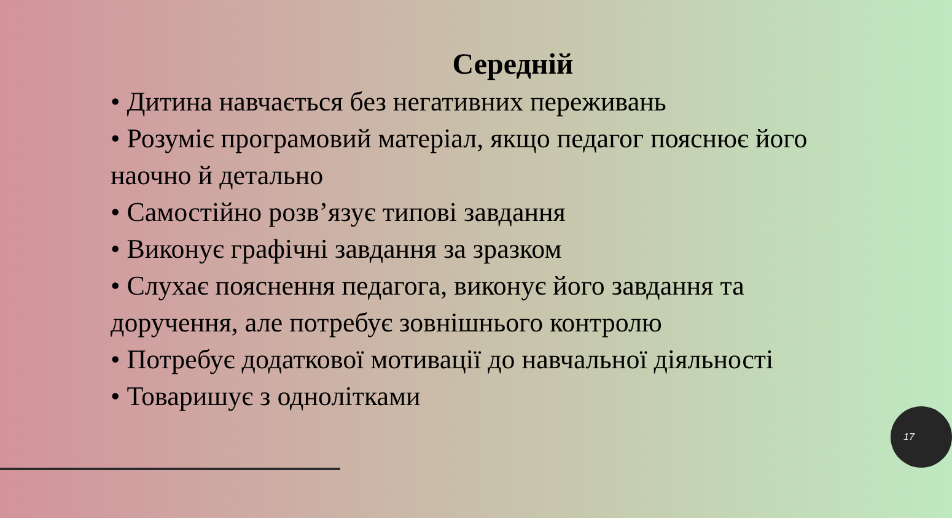Середній
• Дитина навчається без негативних переживань
• Розуміє програмовий матеріал, якщо педагог пояснює його наочно й детально
• Самостійно розв’язує типові завдання
• Виконує графічні завдання за зразком
• Слухає пояснення педагога, виконує його завдання та доручення, але потребує зовнішнього контролю
• Потребує додаткової мотивації до навчальної діяльності
• Товаришує з однолітками
17